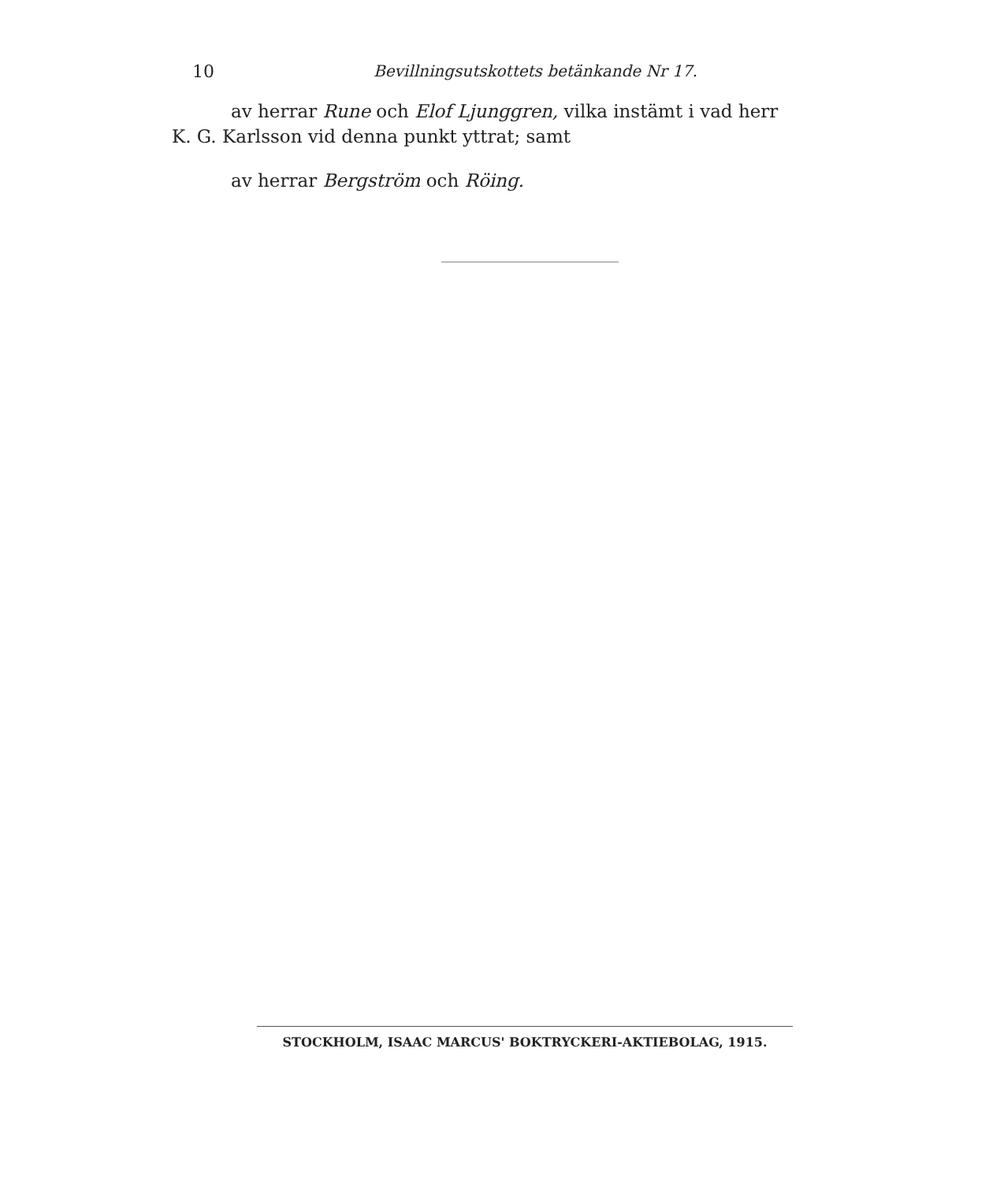10 Bevillningsutskottets betänkande Nr 17.
av herrar Rune och Elof Ljunggren, vilka instämt i vad herr
K. G. Karlsson vid denna punkt yttrat; samt
av herrar Bergström och Röing.
STOCKHOLM, ISAAC MARCUS' BOKTRYCKERI-AKTIEBOLAG, 1915.